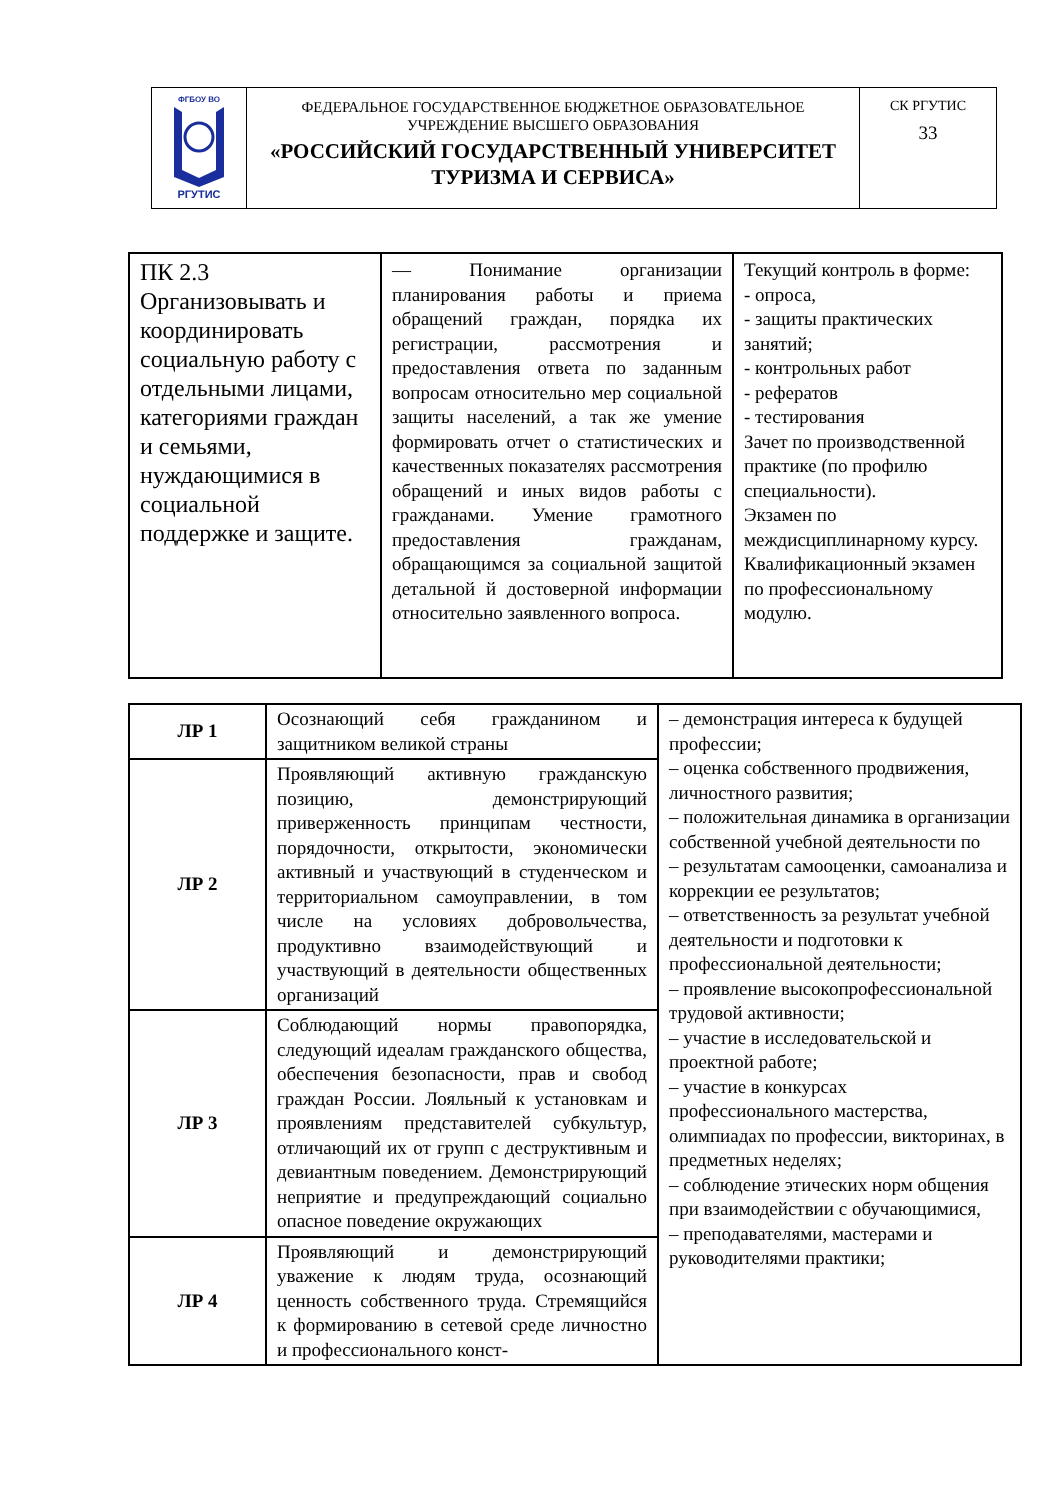| ФГБОУ ВО РГУТИС | ФЕДЕРАЛЬНОЕ ГОСУДАРСТВЕННОЕ БЮДЖЕТНОЕ ОБРАЗОВАТЕЛЬНОЕ УЧРЕЖДЕНИЕ ВЫСШЕГО ОБРАЗОВАНИЯ «РОССИЙСКИЙ ГОСУДАРСТВЕННЫЙ УНИВЕРСИТЕТ ТУРИЗМА И СЕРВИСА» | СК РГУТИС 33 |
| ПК 2.3 Организовывать и координировать социальную работу с отдельными лицами, категориями граждан и семьями, нуждающимися в социальной поддержке и защите. | — Понимание организации планирования работы и приема обращений граждан, порядка их регистрации, рассмотрения и предоставления ответа по заданным вопросам относительно мер социальной защиты населений, а так же умение формировать отчет о статистических и качественных показателях рассмотрения обращений и иных видов работы с гражданами. Умение грамотного предоставления гражданам, обращающимся за социальной защитой детальной й достоверной информации относительно заявленного вопроса. | Текущий контроль в форме: - опроса, - защиты практических занятий; - контрольных работ - рефератов - тестирования Зачет по производственной практике (по профилю специальности). Экзамен по междисциплинарному курсу. Квалификационный экзамен по профессиональному модулю. |
| ЛР 1 | Осознающий себя гражданином и защитником великой страны | – демонстрация интереса к будущей профессии; – оценка собственного продвижения, личностного развития; – положительная динамика в организации собственной учебной деятельности по – результатам самооценки, самоанализа и коррекции ее результатов; – ответственность за результат учебной деятельности и подготовки к профессиональной деятельности; – проявление высокопрофессиональной трудовой активности; – участие в исследовательской и проектной работе; – участие в конкурсах профессионального мастерства, олимпиадах по профессии, викторинах, в предметных неделях; – соблюдение этических норм общения при взаимодействии с обучающимися, – преподавателями, мастерами и руководителями практики; |
| ЛР 2 | Проявляющий активную гражданскую позицию, демонстрирующий приверженность принципам честности, порядочности, открытости, экономически активный и участвующий в студенческом и территориальном самоуправлении, в том числе на условиях добровольчества, продуктивно взаимодействующий и участвующий в деятельности общественных организаций | |
| ЛР 3 | Соблюдающий нормы правопорядка, следующий идеалам гражданского общества, обеспечения безопасности, прав и свобод граждан России. Лояльный к установкам и проявлениям представителей субкультур, отличающий их от групп с деструктивным и девиантным поведением. Демонстрирующий неприятие и предупреждающий социально опасное поведение окружающих | |
| ЛР 4 | Проявляющий и демонстрирующий уважение к людям труда, осознающий ценность собственного труда. Стремящийся к формированию в сетевой среде личностно и профессионального конст- | |